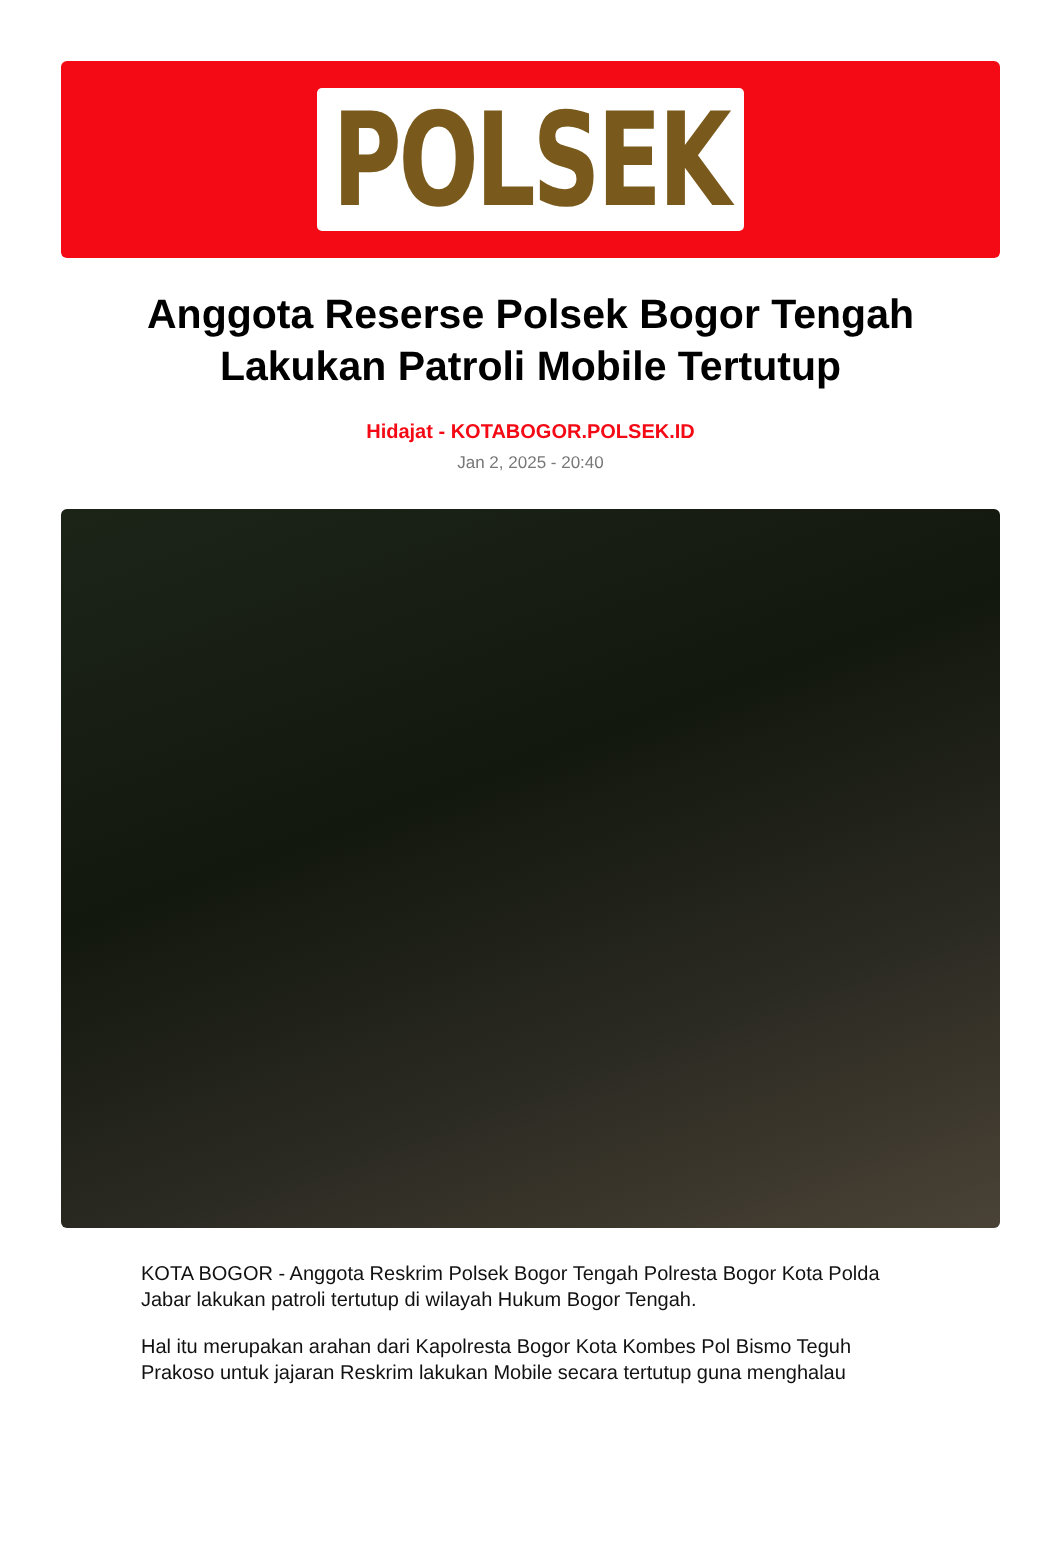POLSEK
Anggota Reserse Polsek Bogor Tengah Lakukan Patroli Mobile Tertutup
Hidajat - KOTABOGOR.POLSEK.ID
Jan 2, 2025 - 20:40
KOTA BOGOR - Anggota Reskrim Polsek Bogor Tengah Polresta Bogor Kota Polda Jabar lakukan patroli tertutup di wilayah Hukum Bogor Tengah.
Hal itu merupakan arahan dari Kapolresta Bogor Kota Kombes Pol Bismo Teguh Prakoso untuk jajaran Reskrim lakukan Mobile secara tertutup guna menghalau